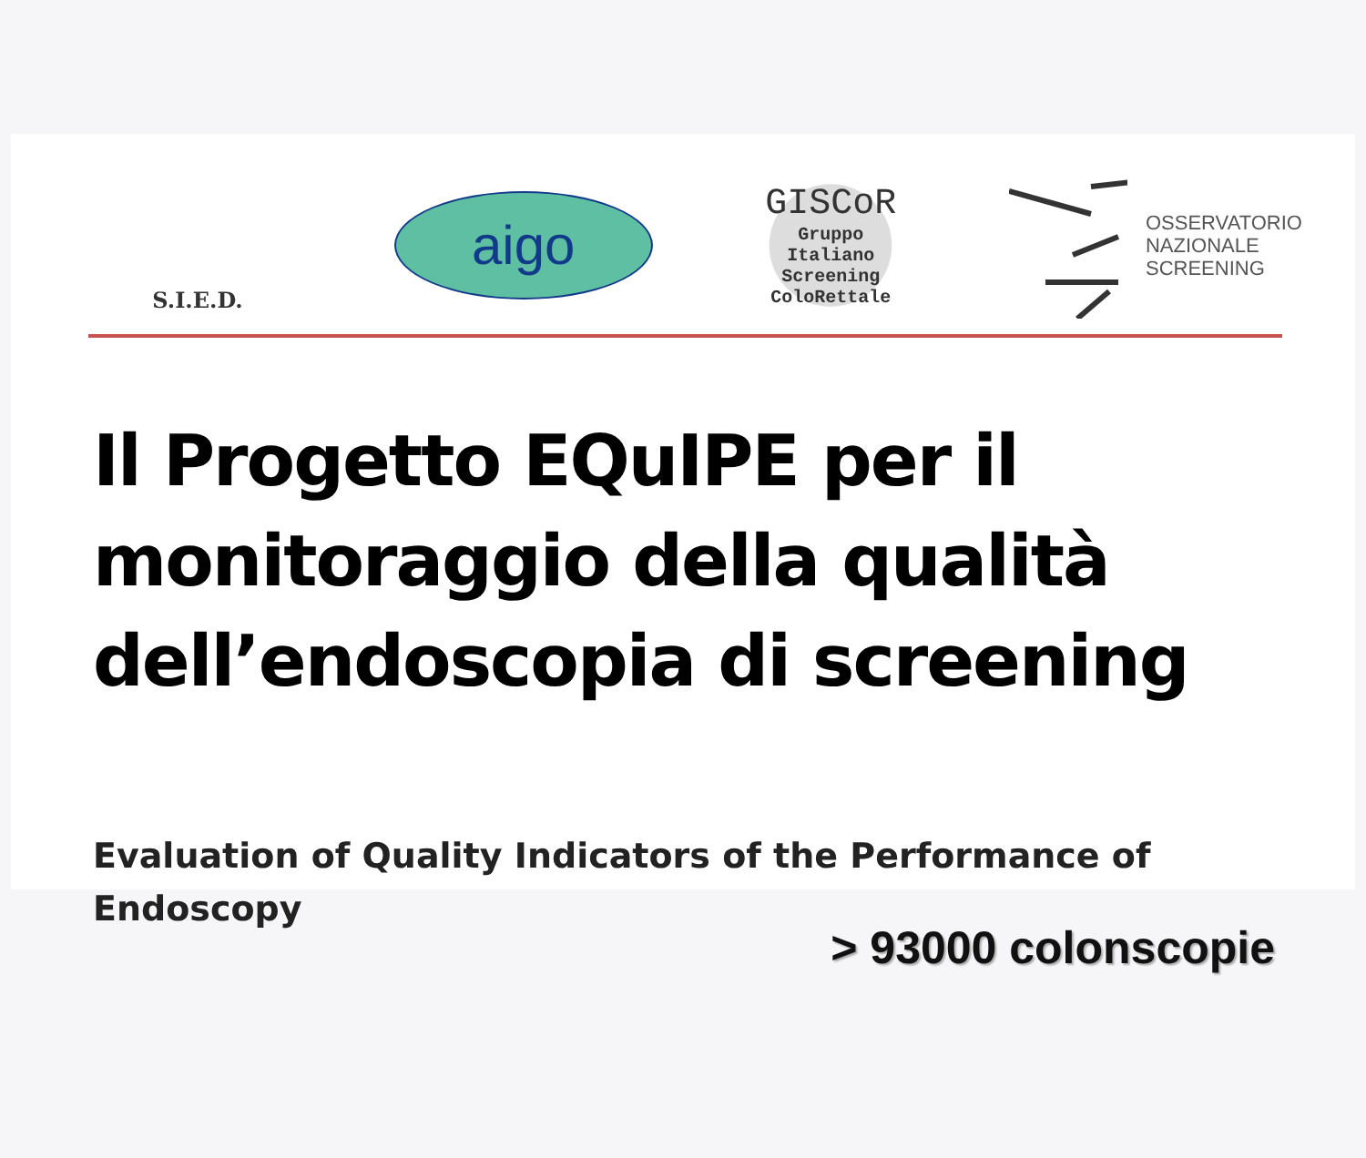S.I.E.D.
aigo
GISCoR
Gruppo
Italiano
Screening
ColoRettale
OSSERVATORIO
NAZIONALE
SCREENING
Il Progetto EQuIPE per il monitoraggio della qualità dell’endoscopia di screening
Evaluation of Quality Indicators of the Performance of Endoscopy
> 93000 colonscopie